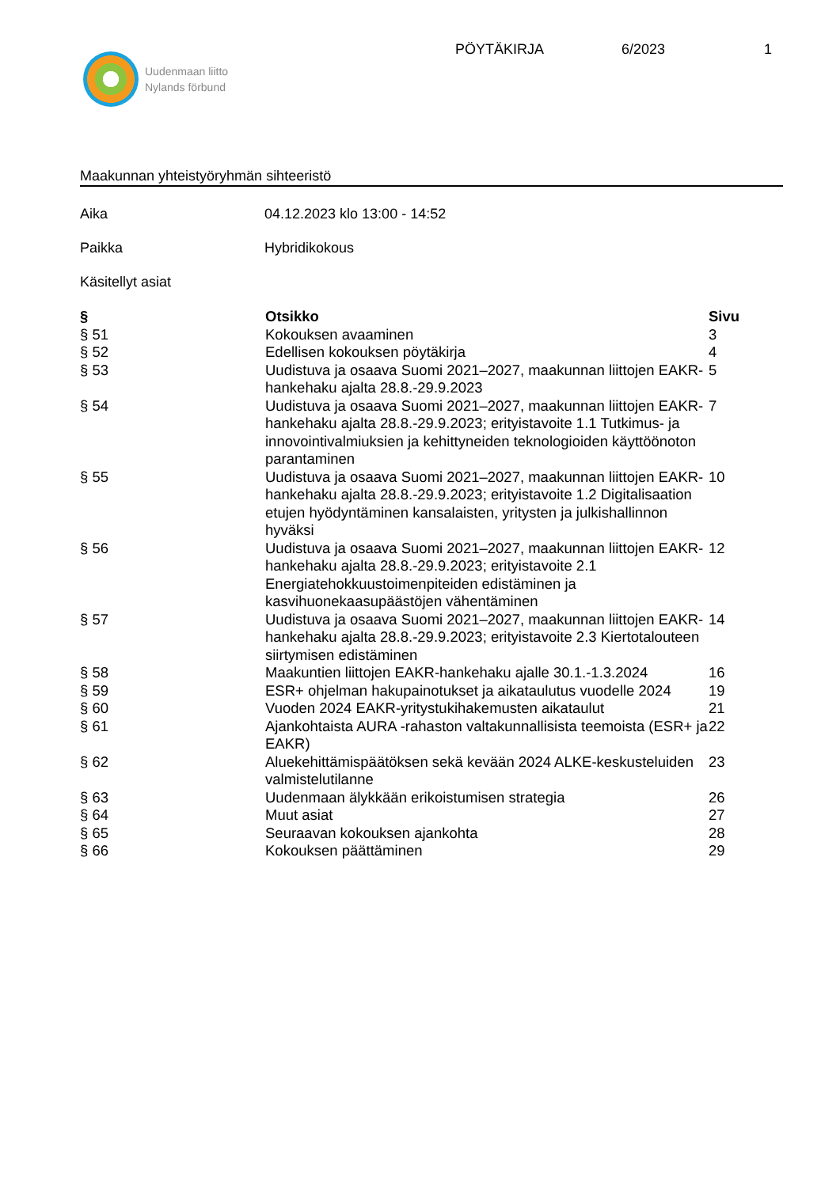Uudenmaan liitto
Nylands förbund
PÖYTÄKIRJA 6/2023 1
Maakunnan yhteistyöryhmän sihteeristö
Aika 04.12.2023 klo 13:00 - 14:52
Paikka Hybridikokous
Käsitellyt asiat
| § | Otsikko | Sivu |
| --- | --- | --- |
| § 51 | Kokouksen avaaminen | 3 |
| § 52 | Edellisen kokouksen pöytäkirja | 4 |
| § 53 | Uudistuva ja osaava Suomi 2021–2027, maakunnan liittojen EAKR-hankehaku ajalta 28.8.-29.9.2023 | 5 |
| § 54 | Uudistuva ja osaava Suomi 2021–2027, maakunnan liittojen EAKR-hankehaku ajalta 28.8.-29.9.2023; erityistavoite 1.1 Tutkimus- ja innovointivalmiuksien ja kehittyneiden teknologioiden käyttöönoton parantaminen | 7 |
| § 55 | Uudistuva ja osaava Suomi 2021–2027, maakunnan liittojen EAKR-hankehaku ajalta 28.8.-29.9.2023; erityistavoite 1.2 Digitalisaation etujen hyödyntäminen kansalaisten, yritysten ja julkishallinnon hyväksi | 10 |
| § 56 | Uudistuva ja osaava Suomi 2021–2027, maakunnan liittojen EAKR-hankehaku ajalta 28.8.-29.9.2023; erityistavoite 2.1 Energiatehokkuustoimenpiteiden edistäminen ja kasvihuonekaasupäästöjen vähentäminen | 12 |
| § 57 | Uudistuva ja osaava Suomi 2021–2027, maakunnan liittojen EAKR-hankehaku ajalta 28.8.-29.9.2023; erityistavoite 2.3 Kiertotalouteen siirtymisen edistäminen | 14 |
| § 58 | Maakuntien liittojen EAKR-hankehaku ajalle 30.1.-1.3.2024 | 16 |
| § 59 | ESR+ ohjelman hakupainotukset ja aikataulutus vuodelle 2024 | 19 |
| § 60 | Vuoden 2024 EAKR-yritystukihakemusten aikataulut | 21 |
| § 61 | Ajankohtaista AURA -rahaston valtakunnallisista teemoista (ESR+ ja EAKR) | 22 |
| § 62 | Aluekehittämispäätöksen sekä kevään 2024 ALKE-keskusteluiden valmistelutilanne | 23 |
| § 63 | Uudenmaan älykkään erikoistumisen strategia | 26 |
| § 64 | Muut asiat | 27 |
| § 65 | Seuraavan kokouksen ajankohta | 28 |
| § 66 | Kokouksen päättäminen | 29 |